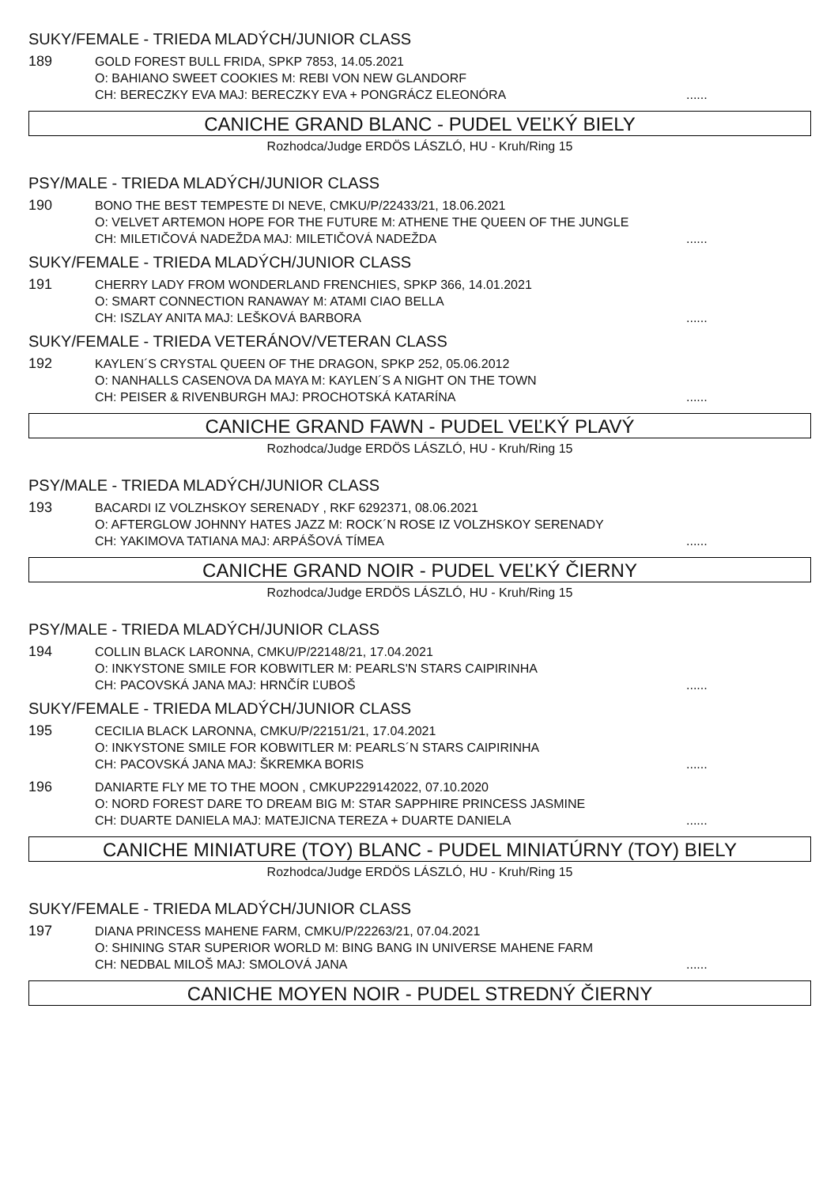SUKY/FEMALE - TRIEDA MLADÝCH/JUNIOR CLASS
189
GOLD FOREST BULL FRIDA, SPKP 7853, 14.05.2021
O: BAHIANO SWEET COOKIES M: REBI VON NEW GLANDORF
CH: BERECZKY EVA MAJ: BERECZKY EVA + PONGRÁCZ ELEONÓRA......
CANICHE GRAND BLANC - PUDEL VEĽKÝ BIELY
Rozhodca/Judge ERDÖS LÁSZLÓ, HU - Kruh/Ring 15
PSY/MALE - TRIEDA MLADÝCH/JUNIOR CLASS
190
BONO THE BEST TEMPESTE DI NEVE, CMKU/P/22433/21, 18.06.2021
O: VELVET ARTEMON HOPE FOR THE FUTURE M: ATHENE THE QUEEN OF THE JUNGLE
CH: MILETIČOVÁ NADEŽDA MAJ: MILETIČOVÁ NADEŽDA......
SUKY/FEMALE - TRIEDA MLADÝCH/JUNIOR CLASS
191
CHERRY LADY FROM WONDERLAND FRENCHIES, SPKP 366, 14.01.2021
O: SMART CONNECTION RANAWAY M: ATAMI CIAO BELLA
CH: ISZLAY ANITA MAJ: LEŠKOVÁ BARBORA......
SUKY/FEMALE - TRIEDA VETERÁNOV/VETERAN CLASS
192
KAYLEN´S CRYSTAL QUEEN OF THE DRAGON, SPKP 252, 05.06.2012
O: NANHALLS CASENOVA DA MAYA M: KAYLEN´S A NIGHT ON THE TOWN
CH: PEISER & RIVENBURGH MAJ: PROCHOTSKÁ KATARÍNA......
CANICHE GRAND FAWN - PUDEL VEĽKÝ PLAVÝ
Rozhodca/Judge ERDÖS LÁSZLÓ, HU - Kruh/Ring 15
PSY/MALE - TRIEDA MLADÝCH/JUNIOR CLASS
193
BACARDI IZ VOLZHSKOY SERENADY , RKF 6292371, 08.06.2021
O: AFTERGLOW JOHNNY HATES JAZZ M: ROCK´N ROSE IZ VOLZHSKOY SERENADY
CH: YAKIMOVA TATIANA MAJ: ARPÁŠOVÁ TÍMEA......
CANICHE GRAND NOIR - PUDEL VEĽKÝ ČIERNY
Rozhodca/Judge ERDÖS LÁSZLÓ, HU - Kruh/Ring 15
PSY/MALE - TRIEDA MLADÝCH/JUNIOR CLASS
194
COLLIN BLACK LARONNA, CMKU/P/22148/21, 17.04.2021
O: INKYSTONE SMILE FOR KOBWITLER M: PEARLS'N STARS CAIPIRINHA
CH: PACOVSKÁ JANA MAJ: HRNČÍR ĽUBOŠ......
SUKY/FEMALE - TRIEDA MLADÝCH/JUNIOR CLASS
195
CECILIA BLACK LARONNA, CMKU/P/22151/21, 17.04.2021
O: INKYSTONE SMILE FOR KOBWITLER M: PEARLS´N STARS CAIPIRINHA
CH: PACOVSKÁ JANA MAJ: ŠKREMKA BORIS......
196
DANIARTE FLY ME TO THE MOON , CMKUP229142022, 07.10.2020
O: NORD FOREST DARE TO DREAM BIG M: STAR SAPPHIRE PRINCESS JASMINE
CH: DUARTE DANIELA MAJ: MATEJICNA TEREZA + DUARTE DANIELA......
CANICHE MINIATURE (TOY) BLANC - PUDEL MINIATÚRNY (TOY) BIELY
Rozhodca/Judge ERDÖS LÁSZLÓ, HU - Kruh/Ring 15
SUKY/FEMALE - TRIEDA MLADÝCH/JUNIOR CLASS
197
DIANA PRINCESS MAHENE FARM, CMKU/P/22263/21, 07.04.2021
O: SHINING STAR SUPERIOR WORLD M: BING BANG IN UNIVERSE MAHENE FARM
CH: NEDBAL MILOŠ MAJ: SMOLOVÁ JANA......
CANICHE MOYEN NOIR - PUDEL STREDNÝ ČIERNY